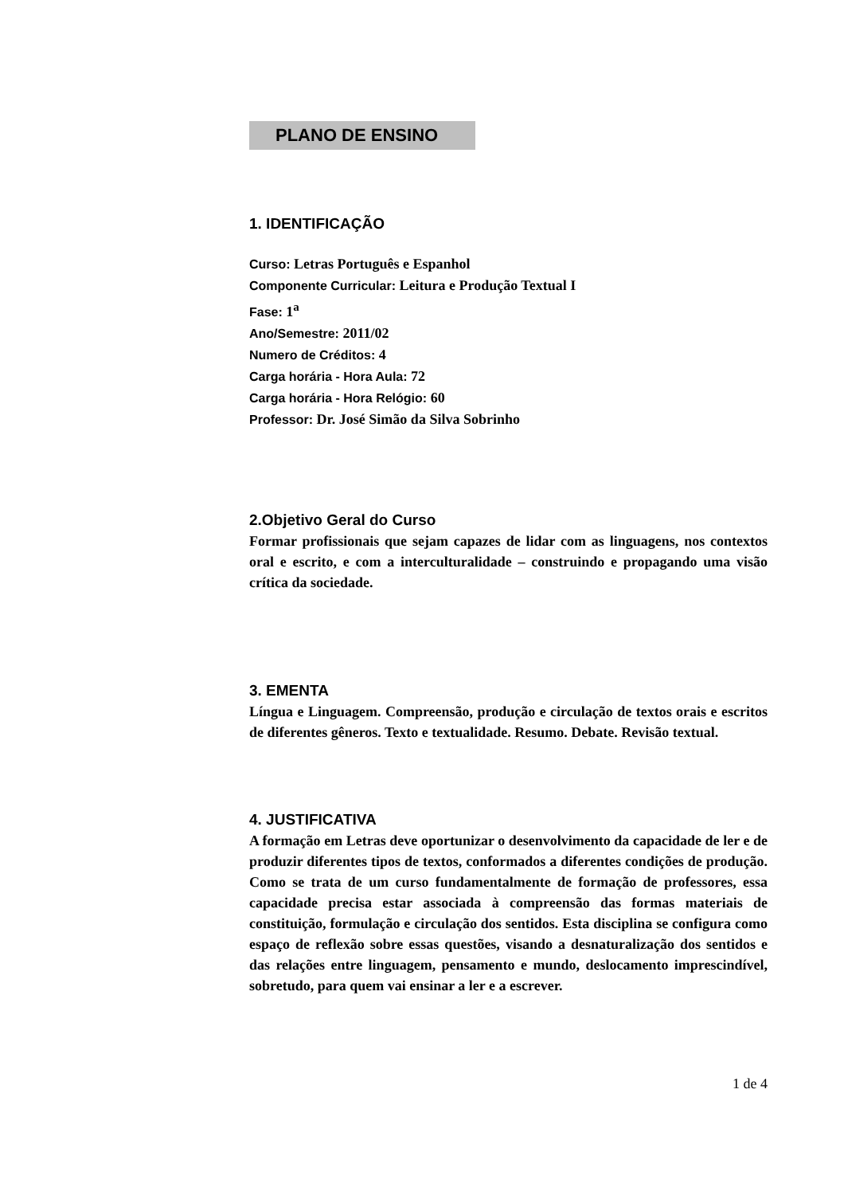PLANO DE ENSINO
1. IDENTIFICAÇÃO
Curso: Letras Português e Espanhol
Componente Curricular: Leitura e Produção Textual I
Fase: 1<sup>a</sup>
Ano/Semestre: 2011/02
Numero de Créditos: 4
Carga horária - Hora Aula: 72
Carga horária - Hora Relógio: 60
Professor: Dr. José Simão da Silva Sobrinho
2.Objetivo Geral do Curso
Formar profissionais que sejam capazes de lidar com as linguagens, nos contextos oral e escrito, e com a interculturalidade – construindo e propagando uma visão crítica da sociedade.
3. EMENTA
Língua e Linguagem. Compreensão, produção e circulação de textos orais e escritos de diferentes gêneros. Texto e textualidade. Resumo. Debate. Revisão textual.
4. JUSTIFICATIVA
A formação em Letras deve oportunizar o desenvolvimento da capacidade de ler e de produzir diferentes tipos de textos, conformados a diferentes condições de produção. Como se trata de um curso fundamentalmente de formação de professores, essa capacidade precisa estar associada à compreensão das formas materiais de constituição, formulação e circulação dos sentidos. Esta disciplina se configura como espaço de reflexão sobre essas questões, visando a desnaturalização dos sentidos e das relações entre linguagem, pensamento e mundo, deslocamento imprescindível, sobretudo, para quem vai ensinar a ler e a escrever.
1 de 4